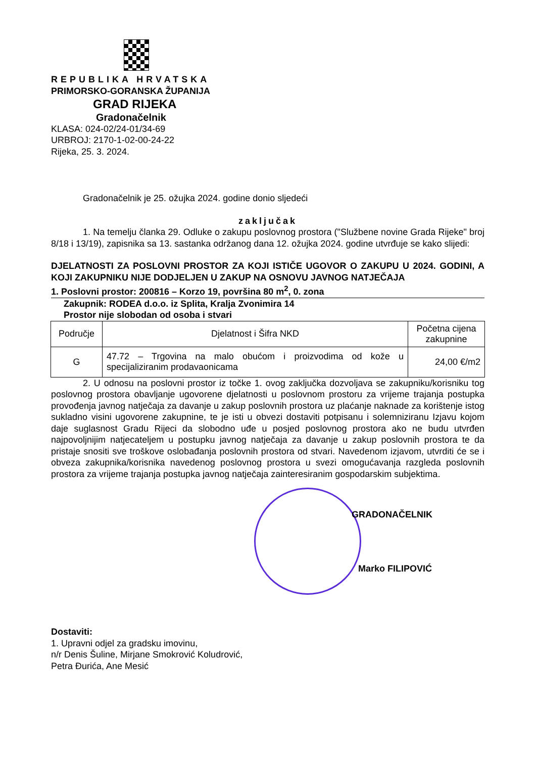REPUBLIKA HRVATSKA
PRIMORSKO-GORANSKA ŽUPANIJA
GRAD RIJEKA
Gradonačelnik
KLASA: 024-02/24-01/34-69
URBROJ: 2170-1-02-00-24-22
Rijeka, 25. 3. 2024.
Gradonačelnik je 25. ožujka 2024. godine donio sljedeći
zaključak
1. Na temelju članka 29. Odluke o zakupu poslovnog prostora ("Službene novine Grada Rijeke" broj 8/18 i 13/19), zapisnika sa 13. sastanka održanog dana 12. ožujka 2024. godine utvrđuje se kako slijedi:
DJELATNOSTI ZA POSLOVNI PROSTOR ZA KOJI ISTIČE UGOVOR O ZAKUPU U 2024. GODINI, A KOJI ZAKUPNIKU NIJE DODJELJEN U ZAKUP NA OSNOVU JAVNOG NATJEČAJA
1. Poslovni prostor: 200816 – Korzo 19, površina 80 m<sup>2</sup>, 0. zona
Zakupnik: RODEA d.o.o. iz Splita, Kralja Zvonimira 14
Prostor nije slobodan od osoba i stvari
| Područje | Djelatnost i Šifra NKD | Početna cijena zakupnine |
| G | 47.72 – Trgovina na malo obućom i proizvodima od kože u specijaliziranim prodavaonicama | 24,00 €/m2 |
2. U odnosu na poslovni prostor iz točke 1. ovog zaključka dozvoljava se zakupniku/korisniku tog poslovnog prostora obavljanje ugovorene djelatnosti u poslovnom prostoru za vrijeme trajanja postupka provođenja javnog natječaja za davanje u zakup poslovnih prostora uz plaćanje naknade za korištenje istog sukladno visini ugovorene zakupnine, te je isti u obvezi dostaviti potpisanu i solemniziranu Izjavu kojom daje suglasnost Gradu Rijeci da slobodno uđe u posjed poslovnog prostora ako ne budu utvrđen najpovoljnijim natjecateljem u postupku javnog natječaja za davanje u zakup poslovnih prostora te da pristaje snositi sve troškove oslobađanja poslovnih prostora od stvari. Navedenom izjavom, utvrditi će se i obveza zakupnika/korisnika navedenog poslovnog prostora u svezi omogućavanja razgleda poslovnih prostora za vrijeme trajanja postupka javnog natječaja zainteresiranim gospodarskim subjektima.
GRADONAČELNIK
Marko FILIPOVIĆ
Dostaviti:
1. Upravni odjel za gradsku imovinu,
n/r Denis Šuline, Mirjane Smokrović Koludrović,
Petra Đurića, Ane Mesić